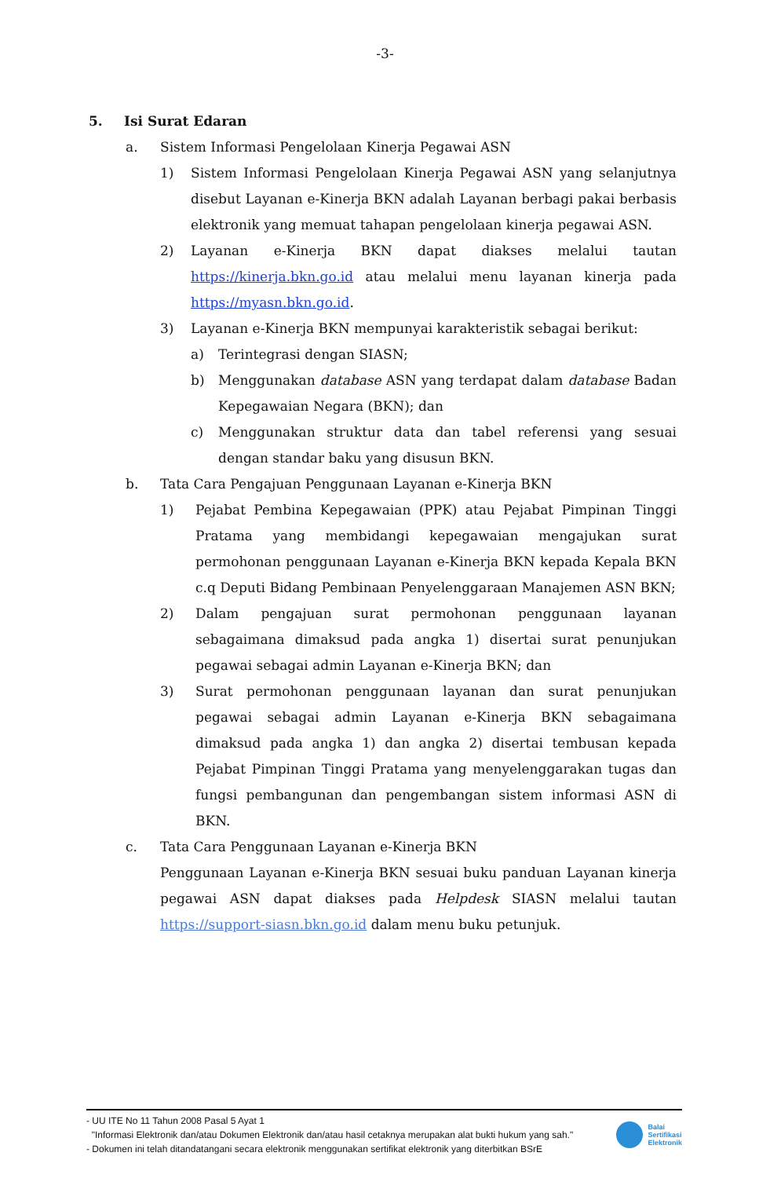-3-
5. Isi Surat Edaran
a. Sistem Informasi Pengelolaan Kinerja Pegawai ASN
1) Sistem Informasi Pengelolaan Kinerja Pegawai ASN yang selanjutnya disebut Layanan e-Kinerja BKN adalah Layanan berbagi pakai berbasis elektronik yang memuat tahapan pengelolaan kinerja pegawai ASN.
2) Layanan e-Kinerja BKN dapat diakses melalui tautan https://kinerja.bkn.go.id atau melalui menu layanan kinerja pada https://myasn.bkn.go.id.
3) Layanan e-Kinerja BKN mempunyai karakteristik sebagai berikut:
a) Terintegrasi dengan SIASN;
b) Menggunakan database ASN yang terdapat dalam database Badan Kepegawaian Negara (BKN); dan
c) Menggunakan struktur data dan tabel referensi yang sesuai dengan standar baku yang disusun BKN.
b. Tata Cara Pengajuan Penggunaan Layanan e-Kinerja BKN
1) Pejabat Pembina Kepegawaian (PPK) atau Pejabat Pimpinan Tinggi Pratama yang membidangi kepegawaian mengajukan surat permohonan penggunaan Layanan e-Kinerja BKN kepada Kepala BKN c.q Deputi Bidang Pembinaan Penyelenggaraan Manajemen ASN BKN;
2) Dalam pengajuan surat permohonan penggunaan layanan sebagaimana dimaksud pada angka 1) disertai surat penunjukan pegawai sebagai admin Layanan e-Kinerja BKN; dan
3) Surat permohonan penggunaan layanan dan surat penunjukan pegawai sebagai admin Layanan e-Kinerja BKN sebagaimana dimaksud pada angka 1) dan angka 2) disertai tembusan kepada Pejabat Pimpinan Tinggi Pratama yang menyelenggarakan tugas dan fungsi pembangunan dan pengembangan sistem informasi ASN di BKN.
c. Tata Cara Penggunaan Layanan e-Kinerja BKN
Penggunaan Layanan e-Kinerja BKN sesuai buku panduan Layanan kinerja pegawai ASN dapat diakses pada Helpdesk SIASN melalui tautan https://support-siasn.bkn.go.id dalam menu buku petunjuk.
- UU ITE No 11 Tahun 2008 Pasal 5 Ayat 1
"Informasi Elektronik dan/atau Dokumen Elektronik dan/atau hasil cetaknya merupakan alat bukti hukum yang sah."
- Dokumen ini telah ditandatangani secara elektronik menggunakan sertifikat elektronik yang diterbitkan BSrE
Balai
Sertifikasi
Elektronik